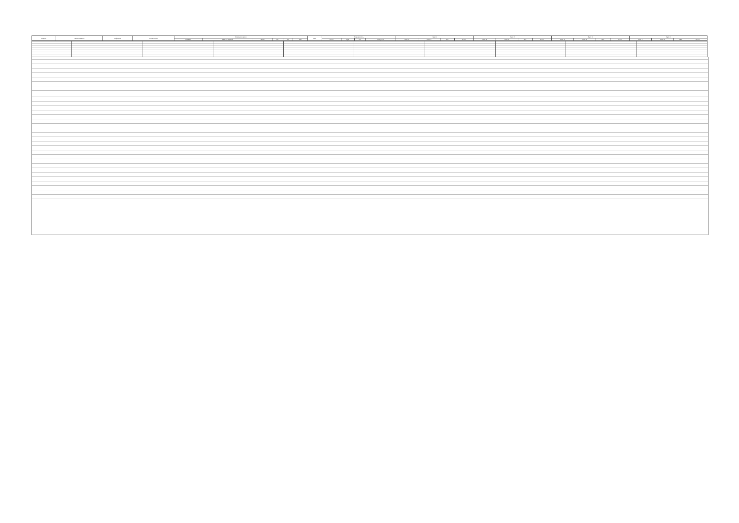| Индекс | Наименование | Кафедра | Компетенции | Формы контроля | | | | | | ЗЕТ | Трудоемкость | | | | Курс 1 | | | | Курс 2 | | | | Курс 3 | | | | Курс 4 | | | |
| --- | --- | --- | --- | --- | --- | --- | --- | --- | --- | --- | --- | --- | --- | --- | --- | --- | --- | --- | --- | --- | --- | --- | --- | --- | --- | --- | --- | --- | --- | --- |
| | | | | Экзамен | Зачет с оценкой | Зачет | КП | КР | РГР | | Итого | Ауд | СР | Контроль | Сем. 1 | Сем. 2 | ЗЕТ | Итого | Сем. 3 | Сем. 4 | ЗЕТ | Итого | Сем. 5 | Сем. 6 | ЗЕТ | Итого | Сем. 7 | Сем. 8 | ЗЕТ | Итого |